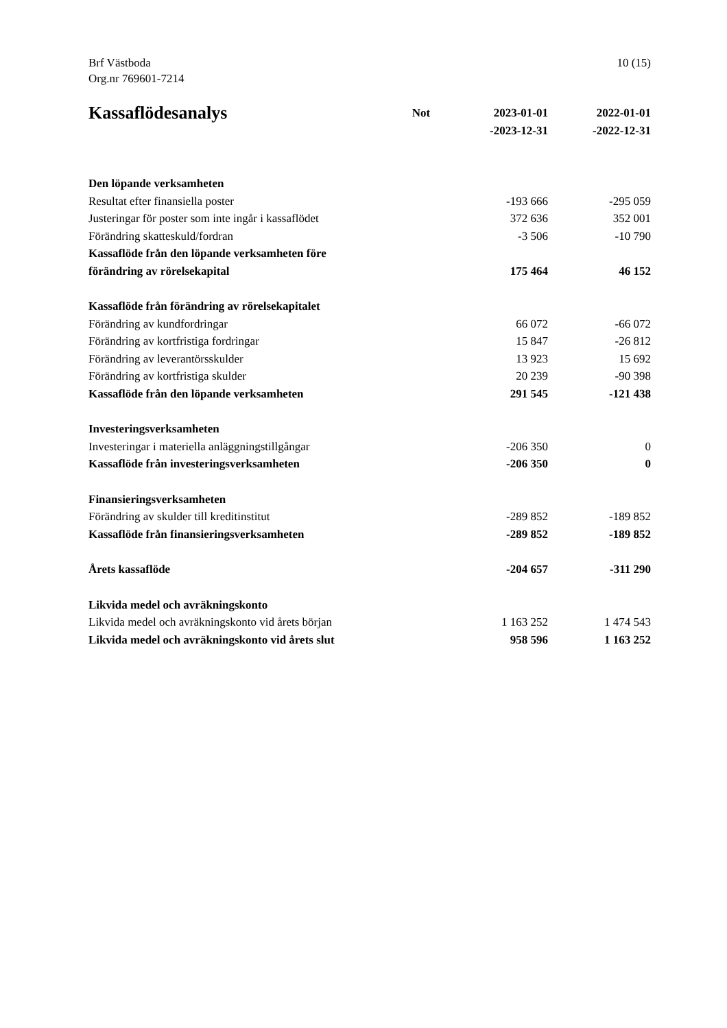Brf Västboda
Org.nr 769601-7214
10 (15)
| Kassaflödesanalys | Not | 2023-01-01 -2023-12-31 | 2022-01-01 -2022-12-31 |
| --- | --- | --- | --- |
| Den löpande verksamheten | | | |
| Resultat efter finansiella poster | | -193 666 | -295 059 |
| Justeringar för poster som inte ingår i kassaflödet | | 372 636 | 352 001 |
| Förändring skatteskuld/fordran | | -3 506 | -10 790 |
| Kassaflöde från den löpande verksamheten före förändring av rörelsekapital | | 175 464 | 46 152 |
| Kassaflöde från förändring av rörelsekapitalet | | | |
| Förändring av kundfordringar | | 66 072 | -66 072 |
| Förändring av kortfristiga fordringar | | 15 847 | -26 812 |
| Förändring av leverantörsskulder | | 13 923 | 15 692 |
| Förändring av kortfristiga skulder | | 20 239 | -90 398 |
| Kassaflöde från den löpande verksamheten | | 291 545 | -121 438 |
| Investeringsverksamheten | | | |
| Investeringar i materiella anläggningstillgångar | | -206 350 | 0 |
| Kassaflöde från investeringsverksamheten | | -206 350 | 0 |
| Finansieringsverksamheten | | | |
| Förändring av skulder till kreditinstitut | | -289 852 | -189 852 |
| Kassaflöde från finansieringsverksamheten | | -289 852 | -189 852 |
| Årets kassaflöde | | -204 657 | -311 290 |
| Likvida medel och avräkningskonto | | | |
| Likvida medel och avräkningskonto vid årets början | | 1 163 252 | 1 474 543 |
| Likvida medel och avräkningskonto vid årets slut | | 958 596 | 1 163 252 |